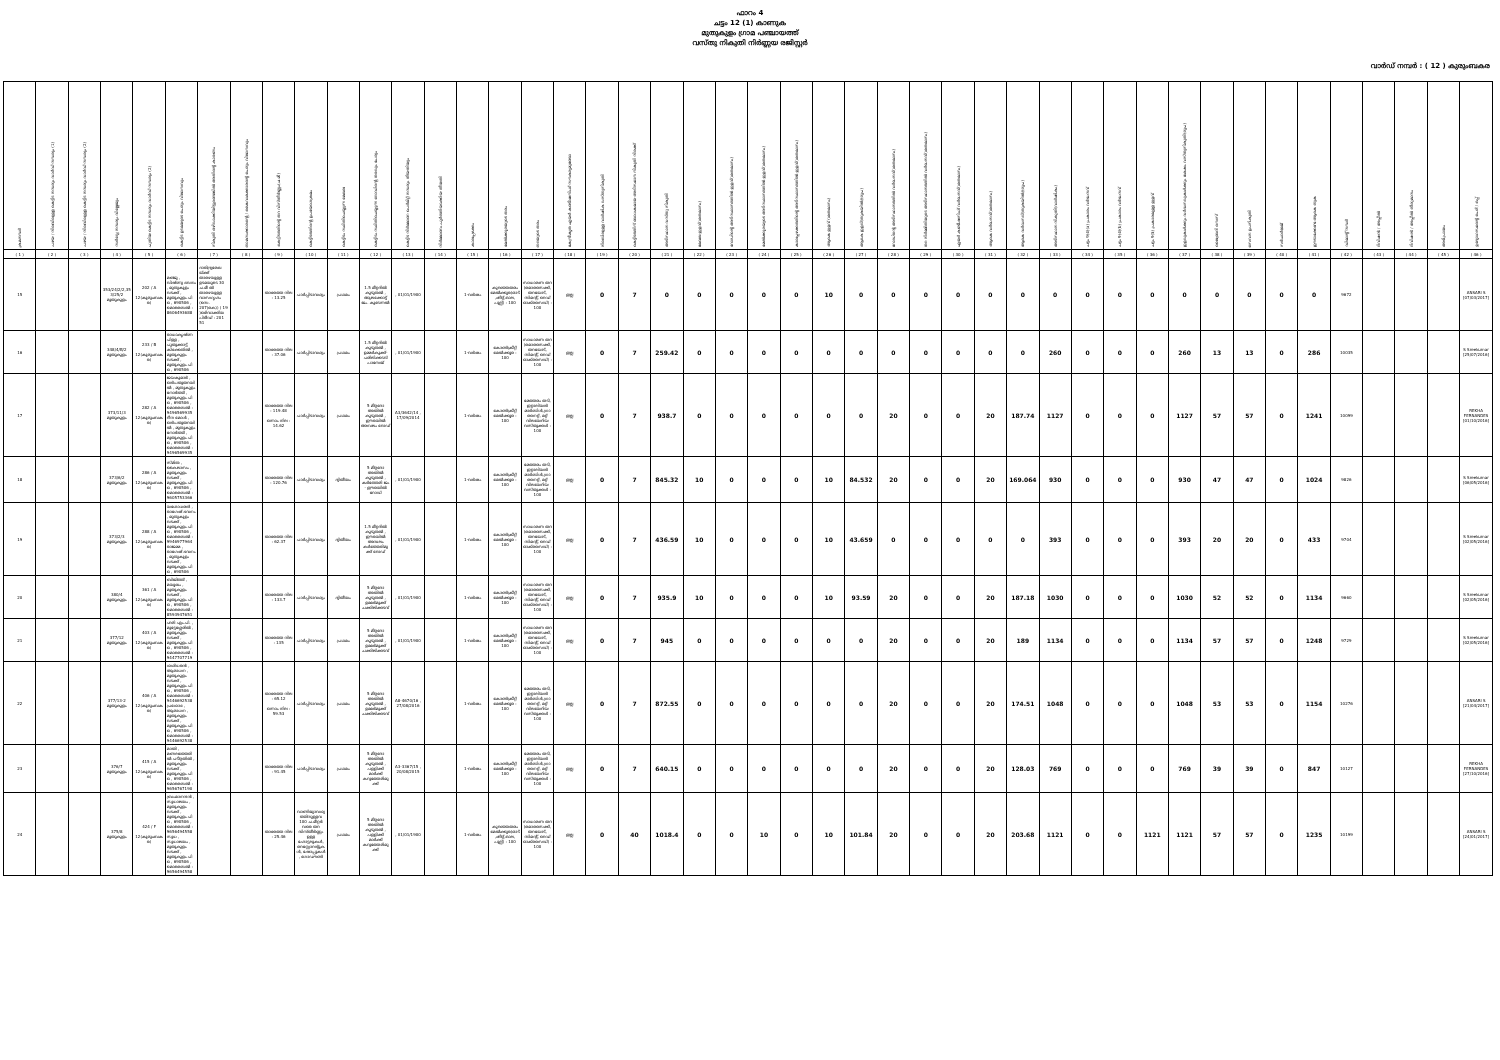ഫാറം 4
ചട്ടം 12 (1) കാണുക
മുതുകുളം ഗ്രാമ പഞ്ചായത്ത്
വസ്തു നികുതി നിർണ്ണയ രജിസ്റ്റർ
വാർഡ് നമ്പർ : ( 12 ) കുരുംബകര
| ക്രമനമ്പർ | പഴയ / നിലവിലുള്ള കെട്ടിട നമ്പരും വാർഡ് നമ്പരും (1) | പഴയ / നിലവിലുള്ള കെട്ടിട നമ്പരും വാർഡ് നമ്പരും (2) | സർവ്വേ നമ്പരും വില്ലേജും | പുതിയ കെട്ടിട നമ്പരും വാർഡ് നമ്പരും (2) | കെട്ടിട ഉടമയുടെ പേരും വിലാസവും | നികുതി ഒഴിവാക്കിയിട്ടുണ്ടെങ്കിൽ അതിന്റെ കാരണം | താമസക്കാരന്റെ / കൈവശക്കാരന്റെ പേരും വിലാസവും | കെട്ടിടത്തിന്റെ തറ വിസ്തീർണ്ണം(ച.മീ) | കെട്ടിടത്തിന്റെ ഉപയോഗക്രമം | കെട്ടിടം സ്ഥിതിചെയ്യുന്ന മേഖല | കെട്ടിടം സ്ഥിതിചെയ്യുന്ന റോഡിന്റെ തരവും പേരും | കെട്ടിട നിർമ്മാണ പെർമിറ്റ് നമ്പരും തീയതിയും | നിർമ്മാണം പൂർത്തിയാക്കിയ തീയതി | കാലപ്പഴക്കം | മേൽക്കൂരയുടെ തരം | തറയുടെ തരം | കേന്ദ്രീകൃത എയർ കണ്ടീഷനിംഗ് സൗകര്യമുണ്ടോ | നിലവിലുള്ള വാർഷിക വസ്തുനികുതി | കെട്ടിടത്തിന് ബാധകമായ അടിസ്ഥാന നികുതി നിരക്ക് | അടിസ്ഥാന വസ്തു നികുതി | മേഖല ഇളവ്(ശതമാനം) | റോഡിന്റെ അടിസ്ഥാനത്തിൽ ഇളവ്(ശതമാനം) | മേൽക്കൂരയുടെ അടിസ്ഥാനത്തിൽ ഇളവ്(ശതമാനം) | കാലപ്പഴക്കത്തിന്റെ അടിസ്ഥാനത്തിൽ ഇളവ്(ശതമാനം) | ആകെ ഇളവ് (ശതമാനം) | ആകെ ഇളവ്(തുകയിൽ)(രൂപ) | റോഡിന്റെ അടിസ്ഥാനത്തിൽ വർദ്ധനവ്(ശതമാനം) | തറ നിർമ്മിതിയുടെ അടിസ്ഥാനത്തിൽ വർദ്ധനവ്(ശതമാനം) | എയർ കണ്ടീഷനിംഗ് വർദ്ധനവ്(ശതമാനം) | ആകെ വർദ്ധനവ്(ശതമാനം) | ആകെ വർദ്ധനവ്(തുകയിൽ)(രൂപ) | അടിസ്ഥാന നികുതി(വാർഷികം) | ചട്ടം 9(4)(a) പ്രകാരം വർദ്ധനവ് | ചട്ടം 9(4)(b) പ്രകാരം വർദ്ധനവ് | ചട്ടം 9(5) പ്രകാരമുള്ള ഇളവ് | ഇളവുകൾക്കും വർദ്ധനവുകൾക്കും ശേഷം വസ്തുനികുതി(രൂപ) | ലൈബ്രറി സെസ് | സേവന ഉപനികുതി | സർചാർജ്ജ് | ഈടാക്കേണ്ട ആകെ തുക | ഡിമാന്റ് നമ്പർ | റിവിഷൻ / അപ്പീൽ | റിവിഷൻ / അപ്പീൽ തീരുമാനം | അഭിപ്രായം | ഉദ്യോഗസ്ഥന്റെ പേര് / ഒപ്പ് |
| --- | --- | --- | --- | --- | --- | --- | --- | --- | --- | --- | --- | --- | --- | --- | --- | --- | --- | --- | --- | --- | --- | --- | --- | --- | --- | --- | --- | --- | --- | --- | --- | --- | --- | --- | --- | --- | --- | --- | --- | --- | --- | --- | --- | --- | --- |
| ( 1 ) | ( 2 ) | ( 3 ) | ( 4 ) | ( 5 ) | ( 6 ) | ( 7 ) | ( 8 ) | ( 9 ) | ( 10 ) | ( 11 ) | ( 12 ) | ( 13 ) | ( 14 ) | ( 15 ) | ( 16 ) | ( 17 ) | ( 18 ) | ( 19 ) | ( 20 ) | ( 21 ) | ( 22 ) | ( 23 ) | ( 24 ) | ( 25 ) | ( 26 ) | ( 27 ) | ( 28 ) | ( 29 ) | ( 30 ) | ( 31 ) | ( 32 ) | ( 33 ) | ( 34 ) | ( 35 ) | ( 36 ) | ( 37 ) | ( 38 ) | ( 39 ) | ( 40 ) | ( 41 ) | ( 42 ) | ( 43 ) | ( 44 ) | ( 45 ) | ( 46 ) |
| 15 | | | 353/24/2/2,353/25/2 മുതുകുളം | 202 / A 12(കുരുംബകര) | മഞ്ജു , വിഷ്ണു ഭവനം , മുതുകുളം വടക്ക് , മുതുകുളം പി ഒ , 690506 , മൊബൈൽ : 8606493688 | ദാരിദ്ര്യരേഖയ്ക്ക് താഴെയുള്ള ഉടമയുടെ 30 ച.മീ ൽ താഴെയുള്ള വാസഗൃഹം (സെ. 207(കെ)) ( 19 )ഒഴിവാക്കിയ പിരീഡ് : 201 51 | | താഴത്തെ നില : 13.25 | പാർപ്പിടാവശ്യം | പ്രഥമം | 1.5 മീറ്ററിൽ കുടുതൽ , ആലക്കോട്ട് ജം. കുടേന്നൽ | , 01/01/1900 | | 1-വർഷം | കുറഞ്ഞതരം മേൽക്കൂര(ഓട്,ഷീറ്റ്,ഓല, പുല്ല്) : 100 | സാധാരണ തറ (മൊസൈക്ക്, തറയോട്, സിമന്റ്, റെഡ് ഓക്സൈഡ്) : 100 | ഇല്ല | 0 | 7 | 0 | 0 | 0 | 0 | 0 | 10 | 0 | 0 | 0 | 0 | 0 | 0 | 0 | 0 | 0 | 0 | 0 | 0 | 0 | 0 | 0 | 9672 | | | | ANSARI S [07/03/2017] |
| 16 | | | 348/4/B/2 മുതുകുളം | 233 / B 12(കുരുംബകര) | രാധാകൃഷ്ണപിള്ള , പുതുക്കാട്ട് കിഴക്കതിൽ , മുതുകുളം വടക്ക് , മുതുകുളം പി ഒ , 690506 | | | താഴത്തെ നില : 37.06 | പാർപ്പിടാവശ്യം | പ്രഥമം | 1.5 മീറ്ററിൽ കുടുതൽ , ഉമ്മർകുക്ക്- പരിലിക്കടവ് പാസേജ് | , 01/01/1900 | | 1-വർഷം | കോൺക്രീറ്റ് മേൽക്കൂര : 100 | സാധാരണ തറ (മൊസൈക്ക്, തറയോട്, സിമന്റ്, റെഡ് ഓക്സൈഡ്) : 100 | ഇല്ല | 0 | 7 | 259.42 | 0 | 0 | 0 | 0 | 0 | 0 | 0 | 0 | 0 | 0 | 0 | 260 | 0 | 0 | 0 | 260 | 13 | 13 | 0 | 286 | 10035 | | | | S Sreekumar [25/07/2016] |
| 17 | | | 373/11/3 മുതുകുളം | 282 / A 12(കുരുംബകര) | ജയകുമാർ , ഒൻപതുതറയിൽ , മുതുകുളം നോർത്ത് , മുതുകുളം പി ഒ , 690506 , മൊബൈൽ : 9496569935 റീന മോൾ , ഒൻപതുതറയിൽ , മുതുകുളം നോർത്ത് , മുതുകുളം പി ഒ , 690506 , മൊബൈൽ : 9496569935 | | | താഴത്തെ നില : 119.48 ഒന്നാം നില : 14.62 | പാർപ്പിടാവശ്യം | പ്രഥമം | 5 മീറ്ററോ അതിൽ കൂടുതൽ , ഈരയിൽ അമ്പലം റോഡ് | A3/3642/14 , 17/09/2014 | | 1-വർഷം | കോൺക്രീറ്റ് മേൽക്കൂര : 100 | മേത്തരം തടി, ഇറ്റാലിയൻ മാർബിൾ,ഗ്രാനൈറ്റ്, മറ്റ് വിലയേറിയ വസ്തുക്കൾ : 100 | ഇല്ല | 0 | 7 | 938.7 | 0 | 0 | 0 | 0 | 0 | 0 | 20 | 0 | 0 | 20 | 187.74 | 1127 | 0 | 0 | 0 | 1127 | 57 | 57 | 0 | 1241 | 10099 | | | | REKHA FERNANDES [01/10/2016] |
| 18 | | | 373/6/2 മുതുകുളം | 286 / A 12(കുരുംബകര) | സ്മിത , കൈലാസം , മുതുകുളം വടക്ക് , മുതുകുളം പി ഒ , 690506 , മൊബൈൽ : 9605753366 | | | താഴത്തെ നില : 120.76 | പാർപ്പിടാവശ്യം | ദ്വിതീയം | 5 മീറ്ററോ അതിൽ കൂടുതൽ , കർത്തേരി ജം - ഈരയിൽ റോഡ് | , 01/01/1900 | | 1-വർഷം | കോൺക്രീറ്റ് മേൽക്കൂര : 100 | മേത്തരം തടി, ഇറ്റാലിയൻ മാർബിൾ,ഗ്രാനൈറ്റ്, മറ്റ് വിലയേറിയ വസ്തുക്കൾ : 100 | ഇല്ല | 0 | 7 | 845.32 | 10 | 0 | 0 | 0 | 10 | 84.532 | 20 | 0 | 0 | 20 | 169.064 | 930 | 0 | 0 | 0 | 930 | 47 | 47 | 0 | 1024 | 9826 | | | | S Sreekumar [06/05/2016] |
| 19 | | | 373/2/3 മുതുകുളം | 288 / A 12(കുരുംബകര) | യശോധരൻ , രാഗേഷ് ഭവനം , മുതുകുളം വടക്ക് , മുതുകുളം പി ഒ , 690506 , മൊബൈൽ : 9946977964 രാജമ്മ , രാഗേഷ് ഭവനം , മുതുകുളം വടക്ക് , മുതുകുളം പി ഒ , 690506 | | | താഴത്തെ നില : 62.37 | പാർപ്പിടാവശ്യം | ദ്വിതീയം | 1.5 മീറ്ററിൽ കുടുതൽ , ഈരയിൽ അമ്പലം കർത്തേരിമുക്ക് റോഡ് | , 01/01/1900 | | 1-വർഷം | കോൺക്രീറ്റ് മേൽക്കൂര : 100 | സാധാരണ തറ (മൊസൈക്ക്, തറയോട്, സിമന്റ്, റെഡ് ഓക്സൈഡ്) : 100 | ഇല്ല | 0 | 7 | 436.59 | 10 | 0 | 0 | 0 | 10 | 43.659 | 0 | 0 | 0 | 0 | 0 | 393 | 0 | 0 | 0 | 393 | 20 | 20 | 0 | 433 | 9704 | | | | S Sreekumar [02/05/2016] |
| 20 | | | 380/4 മുതുകുളം | 361 / A 12(കുരുംബകര) | ബിജിത്ത് , മയൂഖം , മുതുകുളം വടക്ക് , മുതുകുളം പി ഒ , 690506 , മൊബൈൽ : 8593947651 | | | താഴത്തെ നില : 133.7 | പാർപ്പിടാവശ്യം | ദ്വിതീയം | 5 മീറ്ററോ അതിൽ കൂടുതൽ , ഉമ്മർമുക്ക് ചക്കിലിക്കടവ് | , 01/01/1900 | | 1-വർഷം | കോൺക്രീറ്റ് മേൽക്കൂര : 100 | സാധാരണ തറ (മൊസൈക്ക്, തറയോട്, സിമന്റ്, റെഡ് ഓക്സൈഡ്) : 100 | ഇല്ല | 0 | 7 | 935.9 | 10 | 0 | 0 | 0 | 10 | 93.59 | 20 | 0 | 0 | 20 | 187.18 | 1030 | 0 | 0 | 0 | 1030 | 52 | 52 | 0 | 1134 | 9660 | | | | S Sreekumar [02/05/2016] |
| 21 | | | 377/12 മുതുകുളം | 403 / A 12(കുരുംബകര) | ഹരി എം.പി. , മുട്ടേശ്ശേരിൽ , മുതുകുളം വടക്ക് , മുതുകുളം പി ഒ , 690506 , മൊബൈൽ : 9447707719 | | | താഴത്തെ നില : 135 | പാർപ്പിടാവശ്യം | പ്രഥമം | 5 മീറ്ററോ അതിൽ കൂടുതൽ , ഉമ്മർമുക്ക് ചക്കിലിക്കടവ് | , 01/01/1900 | | 1-വർഷം | കോൺക്രീറ്റ് മേൽക്കൂര : 100 | സാധാരണ തറ (മൊസൈക്ക്, തറയോട്, സിമന്റ്, റെഡ് ഓക്സൈഡ്) : 100 | ഇല്ല | 0 | 7 | 945 | 0 | 0 | 0 | 0 | 0 | 0 | 20 | 0 | 0 | 20 | 189 | 1134 | 0 | 0 | 0 | 1134 | 57 | 57 | 0 | 1248 | 9729 | | | | S Sreekumar [02/05/2016] |
| 22 | | | 377/13-2 മുതുകുളം | 406 / A 12(കുരുംബകര) | ശശിധരൻ , ആരാധന , മുതുകുളം വടക്ക് , മുതുകുളം പി ഒ , 690506 , മൊബൈൽ : 9446692538 പ്രശോഭ , ആരാധന , മുതുകുളം വടക്ക് , മുതുകുളം പി ഒ , 690506 , മൊബൈൽ : 9446692538 | | | താഴത്തെ നില : 65.12 ഒന്നാം നില : 59.53 | പാർപ്പിടാവശ്യം | പ്രഥമം | 5 മീറ്ററോ അതിൽ കൂടുതൽ , ഉമ്മർമുക്ക് ചക്കിലിക്കടവ് | A8-4670/16 , 27/08/2016 | | 1-വർഷം | കോൺക്രീറ്റ് മേൽക്കൂര : 100 | മേത്തരം തടി, ഇറ്റാലിയൻ മാർബിൾ,ഗ്രാനൈറ്റ്, മറ്റ് വിലയേറിയ വസ്തുക്കൾ : 100 | ഇല്ല | 0 | 7 | 872.55 | 0 | 0 | 0 | 0 | 0 | 0 | 20 | 0 | 0 | 20 | 174.51 | 1048 | 0 | 0 | 0 | 1048 | 53 | 53 | 0 | 1154 | 10276 | | | | ANSARI S [21/04/2017] |
| 23 | | | 376/7 മുതുകുളം | 415 / A 12(കുരുംബകര) | മാതി , മണലത്തേരിൽ പടീറ്റതിൽ , മുതുകുളം വടക്ക് , മുതുകുളം പി ഒ , 690506 , മൊബൈൽ : 9656767190 | | | താഴത്തെ നില : 91.45 | പാർപ്പിടാവശ്യം | പ്രഥമം | 5 മീറ്ററോ അതിൽ കൂടുതൽ , പള്ളിക്ക് മാർക്ക് കറുത്തേരിമുക്ക് | A3-3367/15 , 20/08/2015 | | 1-വർഷം | കോൺക്രീറ്റ് മേൽക്കൂര : 100 | മേത്തരം തടി, ഇറ്റാലിയൻ മാർബിൾ,ഗ്രാനൈറ്റ്, മറ്റ് വിലയേറിയ വസ്തുക്കൾ : 100 | ഇല്ല | 0 | 7 | 640.15 | 0 | 0 | 0 | 0 | 0 | 0 | 20 | 0 | 0 | 20 | 128.03 | 769 | 0 | 0 | 0 | 769 | 39 | 39 | 0 | 847 | 10127 | | | | REKHA FERNANDES [27/10/2016] |
| 24 | | | 375/8 മുതുകുളം | 424 / F 12(കുരുംബകര) | ബ്രഹ്മാനന്ദൻ , സുധാലയം , മുതുകുളം വടക്ക് , മുതുകുളം പി ഒ , 690506 , മൊബൈൽ : 9656494558 സുധ , സുധാലയം , മുതുകുളം വടക്ക് , മുതുകുളം പി ഒ , 690506 , മൊബൈൽ : 9656494558 | | | താഴത്തെ നില : 25.46 | വാണിജ്യാവശ്യത്തിനുള്ളവ 100 ച.മീറ്റർ വരെ തറ വിസ്തീർണ്ണം ഉള്ള ഹോട്ടലുകൾ, റെസ്റ്റോറന്റുകൾ, ഷോപ്പുകൾ , ഗോഡൗൺ | പ്രഥമം | 5 മീറ്ററോ അതിൽ കൂടുതൽ , പള്ളിക്ക് മാർക്ക് കറുത്തേരിമുക്ക് | , 01/01/1900 | | 1-വർഷം | കുറഞ്ഞതരം മേൽക്കൂര(ഓട്,ഷീറ്റ്,ഓല, പുല്ല്) : 100 | സാധാരണ തറ (മൊസൈക്ക്, തറയോട്, സിമന്റ്, റെഡ് ഓക്സൈഡ്) : 100 | ഇല്ല | 0 | 40 | 1018.4 | 0 | 0 | 10 | 0 | 10 | 101.84 | 20 | 0 | 0 | 20 | 203.68 | 1121 | 0 | 0 | 1121 | 1121 | 57 | 57 | 0 | 1235 | 10199 | | | | ANSARI S [24/01/2017] |